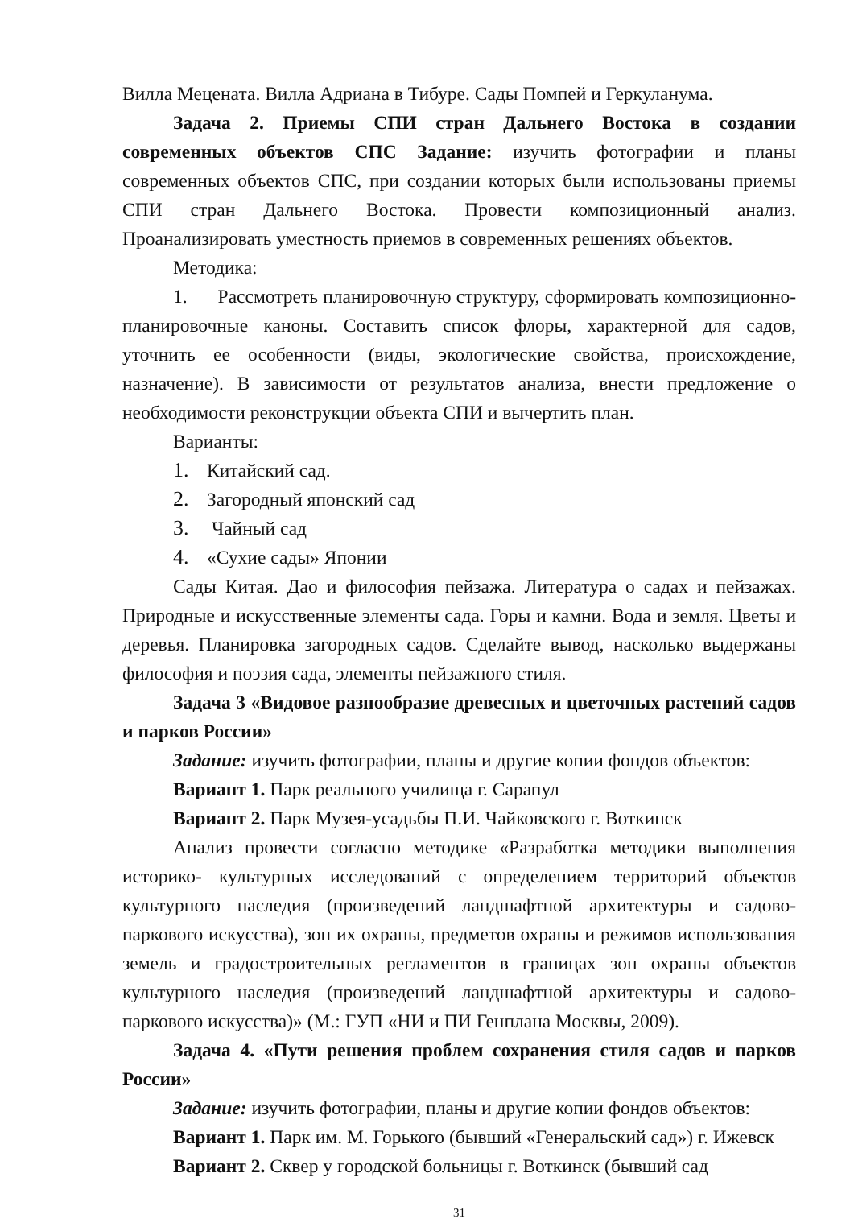Вилла Мецената. Вилла Адриана в Тибуре. Сады Помпей и Геркуланума.
Задача 2. Приемы СПИ стран Дальнего Востока в создании современных объектов СПС Задание: изучить фотографии и планы современных объектов СПС, при создании которых были использованы приемы СПИ стран Дальнего Востока. Провести композиционный анализ. Проанализировать уместность приемов в современных решениях объектов.
Методика:
1. Рассмотреть планировочную структуру, сформировать композиционно-планировочные каноны. Составить список флоры, характерной для садов, уточнить ее особенности (виды, экологические свойства, происхождение, назначение). В зависимости от результатов анализа, внести предложение о необходимости реконструкции объекта СПИ и вычертить план.
Варианты:
1. Китайский сад.
2. Загородный японский сад
3. Чайный сад
4. «Сухие сады» Японии
Сады Китая. Дао и философия пейзажа. Литература о садах и пейзажах. Природные и искусственные элементы сада. Горы и камни. Вода и земля. Цветы и деревья. Планировка загородных садов. Сделайте вывод, насколько выдержаны философия и поэзия сада, элементы пейзажного стиля.
Задача 3 «Видовое разнообразие древесных и цветочных растений садов и парков России»
Задание: изучить фотографии, планы и другие копии фондов объектов:
Вариант 1. Парк реального училища г. Сарапул
Вариант 2. Парк Музея-усадьбы П.И. Чайковского г. Воткинск
Анализ провести согласно методике «Разработка методики выполнения историко- культурных исследований с определением территорий объектов культурного наследия (произведений ландшафтной архитектуры и садово-паркового искусства), зон их охраны, предметов охраны и режимов использования земель и градостроительных регламентов в границах зон охраны объектов культурного наследия (произведений ландшафтной архитектуры и садово-паркового искусства)» (М.: ГУП «НИ и ПИ Генплана Москвы, 2009).
Задача 4. «Пути решения проблем сохранения стиля садов и парков России»
Задание: изучить фотографии, планы и другие копии фондов объектов:
Вариант 1. Парк им. М. Горького (бывший «Генеральский сад») г. Ижевск
Вариант 2. Сквер у городской больницы г. Воткинск (бывший сад
31